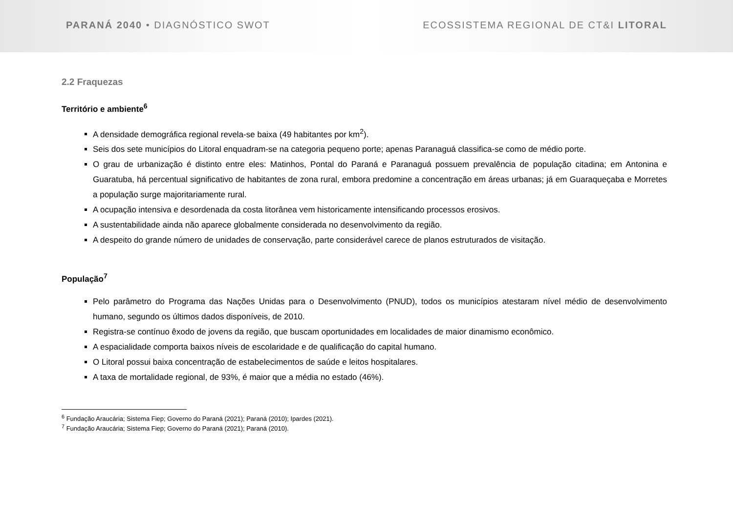PARANÁ 2040 • DIAGNÓSTICO SWOT ECOSSISTEMA REGIONAL DE CT&I LITORAL
2.2 Fraquezas
Território e ambiente<sup>6</sup>
A densidade demográfica regional revela-se baixa (49 habitantes por km<sup>2</sup>).
Seis dos sete municípios do Litoral enquadram-se na categoria pequeno porte; apenas Paranaguá classifica-se como de médio porte.
O grau de urbanização é distinto entre eles: Matinhos, Pontal do Paraná e Paranaguá possuem prevalência de população citadina; em Antonina e Guaratuba, há percentual significativo de habitantes de zona rural, embora predomine a concentração em áreas urbanas; já em Guaraqueçaba e Morretes a população surge majoritariamente rural.
A ocupação intensiva e desordenada da costa litorânea vem historicamente intensificando processos erosivos.
A sustentabilidade ainda não aparece globalmente considerada no desenvolvimento da região.
A despeito do grande número de unidades de conservação, parte considerável carece de planos estruturados de visitação.
População<sup>7</sup>
Pelo parâmetro do Programa das Nações Unidas para o Desenvolvimento (PNUD), todos os municípios atestaram nível médio de desenvolvimento humano, segundo os últimos dados disponíveis, de 2010.
Registra-se contínuo êxodo de jovens da região, que buscam oportunidades em localidades de maior dinamismo econômico.
A espacialidade comporta baixos níveis de escolaridade e de qualificação do capital humano.
O Litoral possui baixa concentração de estabelecimentos de saúde e leitos hospitalares.
A taxa de mortalidade regional, de 93%, é maior que a média no estado (46%).
<sup>6</sup> Fundação Araucária; Sistema Fiep; Governo do Paraná (2021); Paraná (2010); Ipardes (2021).
<sup>7</sup> Fundação Araucária; Sistema Fiep; Governo do Paraná (2021); Paraná (2010).